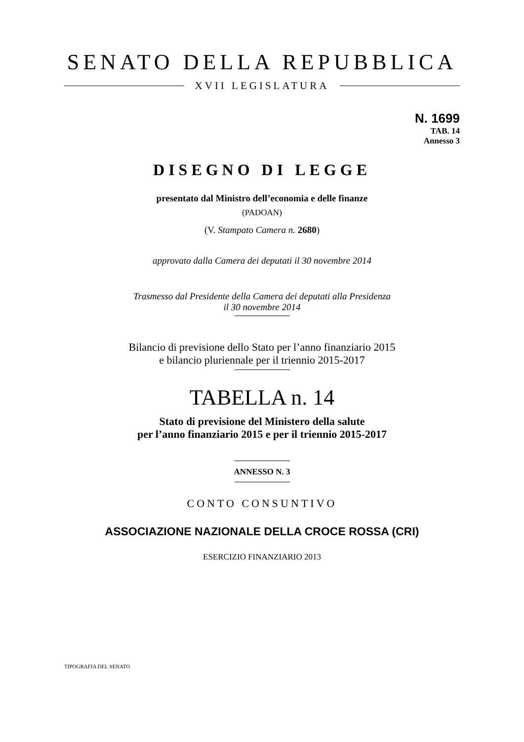SENATO DELLA REPUBBLICA
XVII LEGISLATURA
N. 1699
TAB. 14
Annesso 3
DISEGNO DI LEGGE
presentato dal Ministro dell’economia e delle finanze
(PADOAN)
(V. Stampato Camera n. 2680)
approvato dalla Camera dei deputati il 30 novembre 2014
Trasmesso dal Presidente della Camera dei deputati alla Presidenza
il 30 novembre 2014
Bilancio di previsione dello Stato per l’anno finanziario 2015
e bilancio pluriennale per il triennio 2015-2017
TABELLA n. 14
Stato di previsione del Ministero della salute
per l’anno finanziario 2015 e per il triennio 2015-2017
ANNESSO N. 3
CONTO CONSUNTIVO
ASSOCIAZIONE NAZIONALE DELLA CROCE ROSSA (CRI)
ESERCIZIO FINANZIARIO 2013
TIPOGRAFIA DEL SENATO